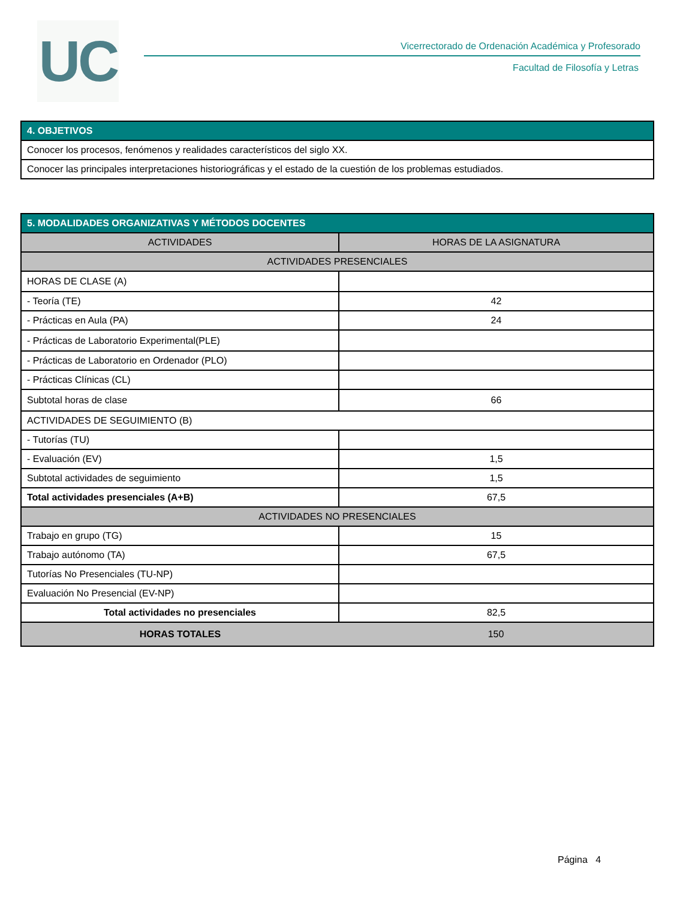UC
Vicerrectorado de Ordenación Académica y Profesorado
Facultad de Filosofía y Letras
| 4. OBJETIVOS |
| --- |
| Conocer los procesos, fenómenos y realidades característicos del siglo XX. |
| Conocer las principales interpretaciones historiográficas y el estado de la cuestión de los problemas estudiados. |
| 5. MODALIDADES ORGANIZATIVAS Y MÉTODOS DOCENTES | |
| --- | --- |
| ACTIVIDADES | HORAS DE LA ASIGNATURA |
| ACTIVIDADES PRESENCIALES | |
| HORAS DE CLASE (A) | |
| - Teoría (TE) | 42 |
| - Prácticas en Aula (PA) | 24 |
| - Prácticas de Laboratorio Experimental(PLE) | |
| - Prácticas de Laboratorio en Ordenador (PLO) | |
| - Prácticas Clínicas (CL) | |
| Subtotal horas de clase | 66 |
| ACTIVIDADES DE SEGUIMIENTO (B) | |
| - Tutorías (TU) | |
| - Evaluación (EV) | 1,5 |
| Subtotal actividades de seguimiento | 1,5 |
| Total actividades presenciales (A+B) | 67,5 |
| ACTIVIDADES NO PRESENCIALES | |
| Trabajo en grupo (TG) | 15 |
| Trabajo autónomo (TA) | 67,5 |
| Tutorías No Presenciales (TU-NP) | |
| Evaluación No Presencial (EV-NP) | |
| Total actividades no presenciales | 82,5 |
| HORAS TOTALES | 150 |
Página 4